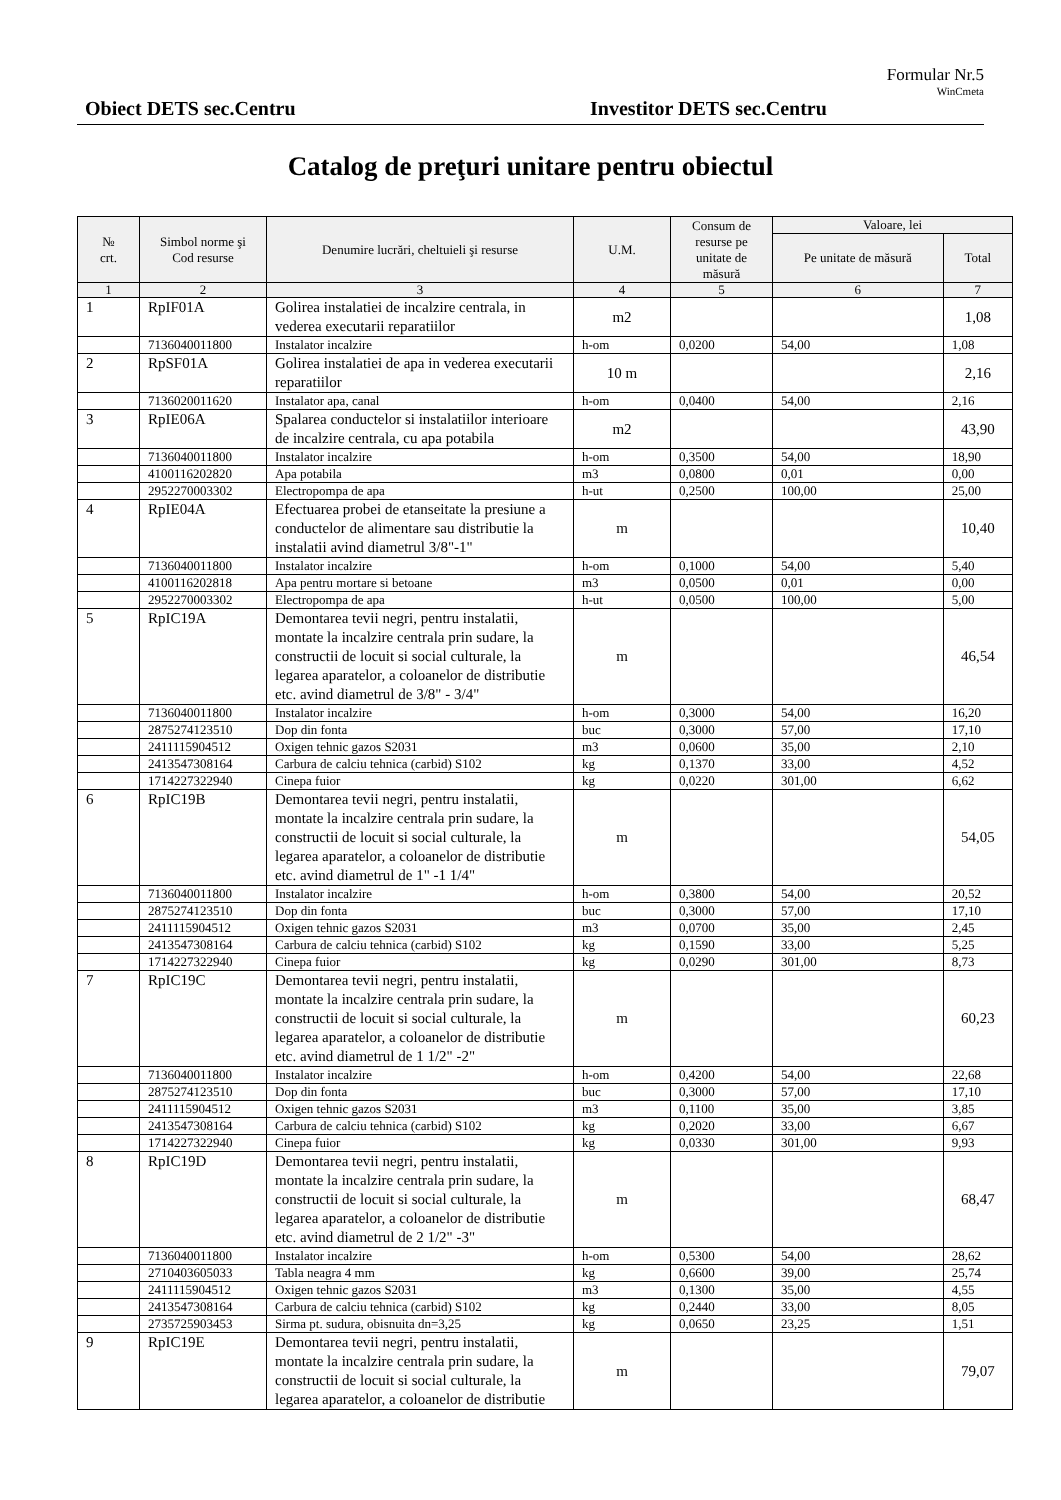Formular Nr.5
WinCmeta
Obiect DETS sec.Centru Investitor DETS sec.Centru
Catalog de preţuri unitare pentru obiectul
| № crt. | Simbol norme şi Cod resurse | Denumire lucrări, cheltuieli şi resurse | U.M. | Consum de resurse pe unitate de măsură | Valoare, lei | |
| --- | --- | --- | --- | --- | --- | --- |
| | | | | | Pe unitate de măsură | Total |
| 1 | 2 | 3 | 4 | 5 | 6 | 7 |
| 1 | RpIF01A | Golirea instalatiei de incalzire centrala, in vederea executarii reparatiilor | m2 | | | 1,08 |
| | 7136040011800 | Instalator incalzire | h-om | 0,0200 | 54,00 | 1,08 |
| 2 | RpSF01A | Golirea instalatiei de apa in vederea executarii reparatiilor | 10 m | | | 2,16 |
| | 7136020011620 | Instalator apa, canal | h-om | 0,0400 | 54,00 | 2,16 |
| 3 | RpIE06A | Spalarea conductelor si instalatiilor interioare de incalzire centrala, cu apa potabila | m2 | | | 43,90 |
| | 7136040011800 | Instalator incalzire | h-om | 0,3500 | 54,00 | 18,90 |
| | 4100116202820 | Apa potabila | m3 | 0,0800 | 0,01 | 0,00 |
| | 2952270003302 | Electropompa de apa | h-ut | 0,2500 | 100,00 | 25,00 |
| 4 | RpIE04A | Efectuarea probei de etanseitate la presiune a conductelor de alimentare sau distributie la instalatii avind diametrul 3/8"-1" | m | | | 10,40 |
| | 7136040011800 | Instalator incalzire | h-om | 0,1000 | 54,00 | 5,40 |
| | 4100116202818 | Apa pentru mortare si betoane | m3 | 0,0500 | 0,01 | 0,00 |
| | 2952270003302 | Electropompa de apa | h-ut | 0,0500 | 100,00 | 5,00 |
| 5 | RpIC19A | Demontarea tevii negri, pentru instalatii, montate la incalzire centrala prin sudare, la constructii de locuit si social culturale, la legarea aparatelor, a coloanelor de distributie etc. avind diametrul de 3/8" - 3/4" | m | | | 46,54 |
| | 7136040011800 | Instalator incalzire | h-om | 0,3000 | 54,00 | 16,20 |
| | 2875274123510 | Dop din fonta | buc | 0,3000 | 57,00 | 17,10 |
| | 2411115904512 | Oxigen tehnic gazos S2031 | m3 | 0,0600 | 35,00 | 2,10 |
| | 2413547308164 | Carbura de calciu tehnica (carbid) S102 | kg | 0,1370 | 33,00 | 4,52 |
| | 1714227322940 | Cinepa fuior | kg | 0,0220 | 301,00 | 6,62 |
| 6 | RpIC19B | Demontarea tevii negri, pentru instalatii, montate la incalzire centrala prin sudare, la constructii de locuit si social culturale, la legarea aparatelor, a coloanelor de distributie etc. avind diametrul de 1" -1 1/4" | m | | | 54,05 |
| | 7136040011800 | Instalator incalzire | h-om | 0,3800 | 54,00 | 20,52 |
| | 2875274123510 | Dop din fonta | buc | 0,3000 | 57,00 | 17,10 |
| | 2411115904512 | Oxigen tehnic gazos S2031 | m3 | 0,0700 | 35,00 | 2,45 |
| | 2413547308164 | Carbura de calciu tehnica (carbid) S102 | kg | 0,1590 | 33,00 | 5,25 |
| | 1714227322940 | Cinepa fuior | kg | 0,0290 | 301,00 | 8,73 |
| 7 | RpIC19C | Demontarea tevii negri, pentru instalatii, montate la incalzire centrala prin sudare, la constructii de locuit si social culturale, la legarea aparatelor, a coloanelor de distributie etc. avind diametrul de 1 1/2" -2" | m | | | 60,23 |
| | 7136040011800 | Instalator incalzire | h-om | 0,4200 | 54,00 | 22,68 |
| | 2875274123510 | Dop din fonta | buc | 0,3000 | 57,00 | 17,10 |
| | 2411115904512 | Oxigen tehnic gazos S2031 | m3 | 0,1100 | 35,00 | 3,85 |
| | 2413547308164 | Carbura de calciu tehnica (carbid) S102 | kg | 0,2020 | 33,00 | 6,67 |
| | 1714227322940 | Cinepa fuior | kg | 0,0330 | 301,00 | 9,93 |
| 8 | RpIC19D | Demontarea tevii negri, pentru instalatii, montate la incalzire centrala prin sudare, la constructii de locuit si social culturale, la legarea aparatelor, a coloanelor de distributie etc. avind diametrul de 2 1/2" -3" | m | | | 68,47 |
| | 7136040011800 | Instalator incalzire | h-om | 0,5300 | 54,00 | 28,62 |
| | 2710403605033 | Tabla neagra 4 mm | kg | 0,6600 | 39,00 | 25,74 |
| | 2411115904512 | Oxigen tehnic gazos S2031 | m3 | 0,1300 | 35,00 | 4,55 |
| | 2413547308164 | Carbura de calciu tehnica (carbid) S102 | kg | 0,2440 | 33,00 | 8,05 |
| | 2735725903453 | Sirma pt. sudura, obisnuita dn=3,25 | kg | 0,0650 | 23,25 | 1,51 |
| 9 | RpIC19E | Demontarea tevii negri, pentru instalatii, montate la incalzire centrala prin sudare, la constructii de locuit si social culturale, la legarea aparatelor, a coloanelor de distributie | m | | | 79,07 |